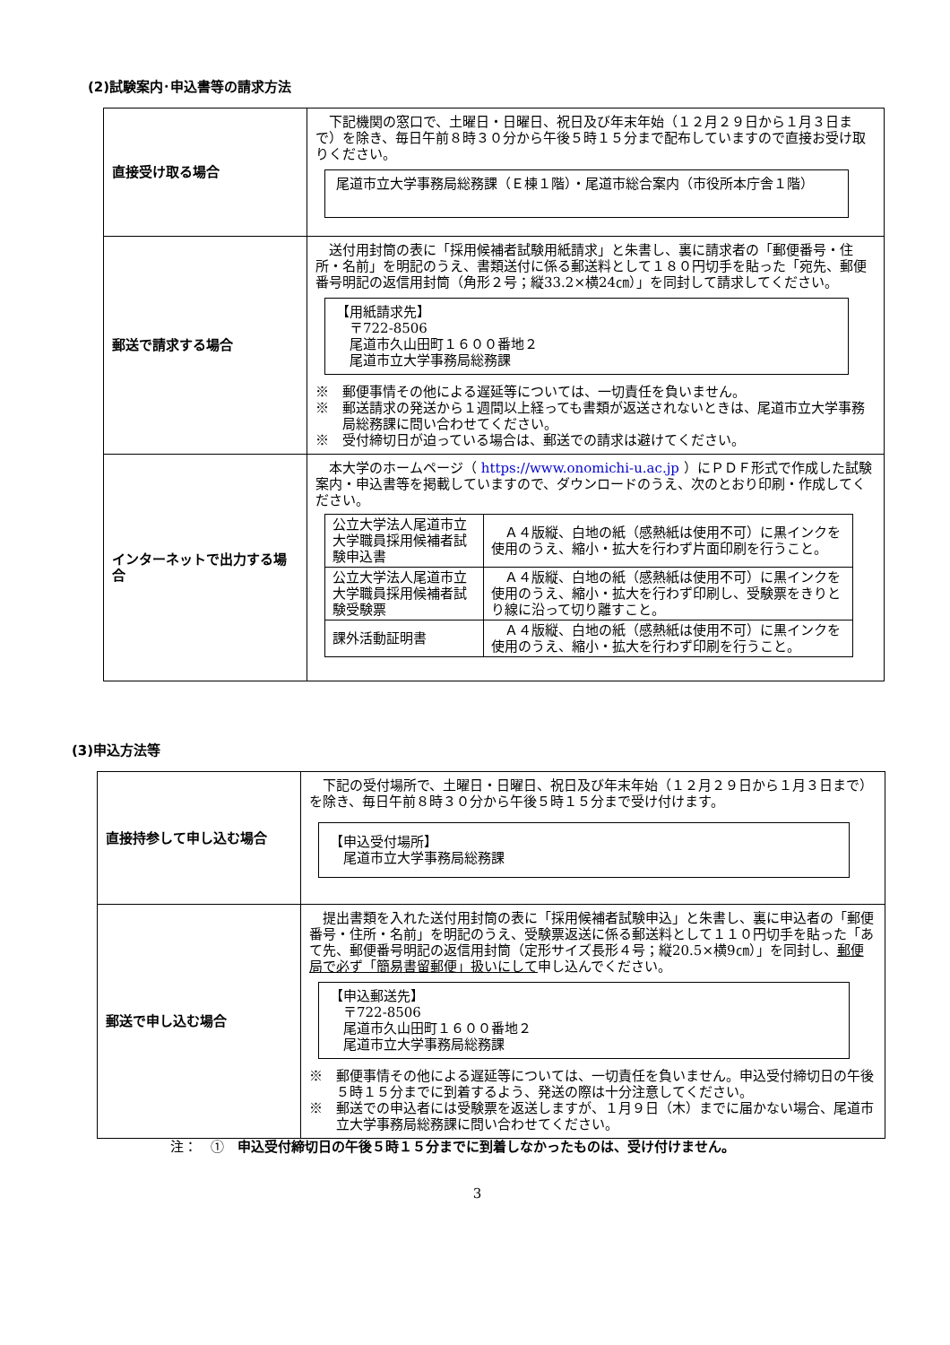(2)試験案内･申込書等の請求方法
| 直接受け取る場合 | 下記機関の窓口で、土曜日・日曜日、祝日及び年末年始（１２月２９日から１月３日まで）を除き、毎日午前８時３０分から午後５時１５分まで配布していますので直接お受け取りください。 尾道市立大学事務局総務課（Ｅ棟１階）・尾道市総合案内（市役所本庁舎１階） |
| 郵送で請求する場合 | 送付用封筒の表に「採用候補者試験用紙請求」と朱書し、裏に請求者の「郵便番号・住所・名前」を明記のうえ、書類送付に係る郵送料として１８０円切手を貼った「宛先、郵便番号明記の返信用封筒（角形２号；縦33.2×横24㎝）」を同封して請求してください。 【用紙請求先】 〒722-8506 尾道市久山田町１６００番地２ 尾道市立大学事務局総務課 ※ 郵便事情その他による遅延等については、一切責任を負いません。 ※ 郵送請求の発送から１週間以上経っても書類が返送されないときは、尾道市立大学事務局総務課に問い合わせてください。 ※ 受付締切日が迫っている場合は、郵送での請求は避けてください。 |
| インターネットで出力する場合 | 本大学のホームページ（ https://www.onomichi-u.ac.jp ）にＰＤＦ形式で作成した試験案内・申込書等を掲載していますので、ダウンロードのうえ、次のとおり印刷・作成してください。 / 公立大学法人尾道市立大学職員採用候補者試験申込書 / Ａ４版縦、白地の紙（感熱紙は使用不可）に黒インクを使用のうえ、縮小・拡大を行わず片面印刷を行うこと。 / / 公立大学法人尾道市立大学職員採用候補者試験受験票 / Ａ４版縦、白地の紙（感熱紙は使用不可）に黒インクを使用のうえ、縮小・拡大を行わず印刷し、受験票をきりとり線に沿って切り離すこと。 / / 課外活動証明書 / Ａ４版縦、白地の紙（感熱紙は使用不可）に黒インクを使用のうえ、縮小・拡大を行わず印刷を行うこと。 / |
(3)申込方法等
| 直接持参して申し込む場合 | 下記の受付場所で、土曜日・日曜日、祝日及び年末年始（１２月２９日から１月３日まで）を除き、毎日午前８時３０分から午後５時１５分まで受け付けます。 【申込受付場所】 尾道市立大学事務局総務課 |
| 郵送で申し込む場合 | 提出書類を入れた送付用封筒の表に「採用候補者試験申込」と朱書し、裏に申込者の「郵便番号・住所・名前」を明記のうえ、受験票返送に係る郵送料として１１０円切手を貼った「あて先、郵便番号明記の返信用封筒（定形サイズ長形４号；縦20.5×横9㎝）」を同封し、 郵便局で必ず「簡易書留郵便」扱いにして 申し込んでください。 【申込郵送先】 〒722-8506 尾道市久山田町１６００番地２ 尾道市立大学事務局総務課 ※ 郵便事情その他による遅延等については、一切責任を負いません。申込受付締切日の午後５時１５分までに到着するよう、発送の際は十分注意してください。 ※ 郵送での申込者には受験票を返送しますが、１月９日（木）までに届かない場合、尾道市立大学事務局総務課に問い合わせてください。 |
注：　①　申込受付締切日の午後５時１５分までに到着しなかったものは、受け付けません。
3